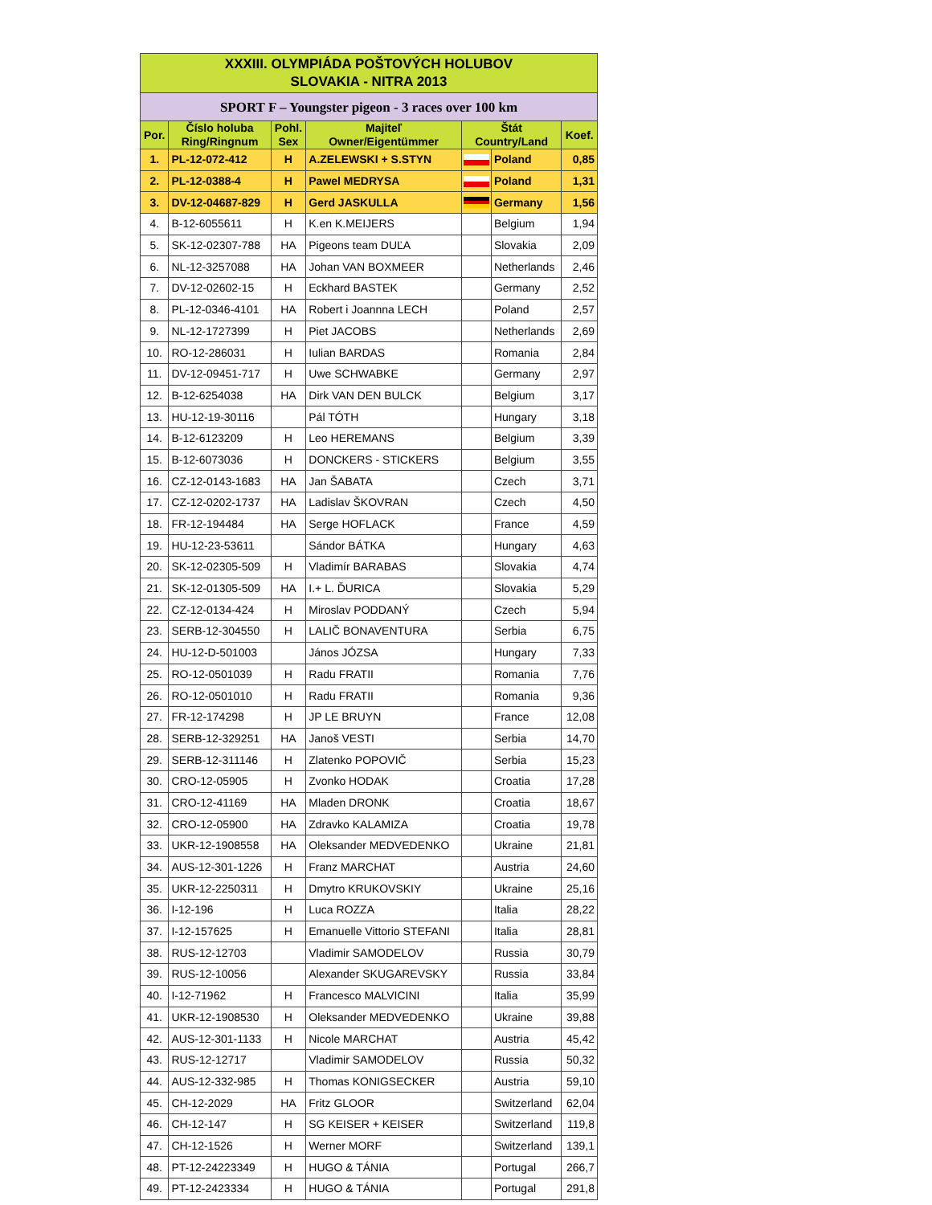| XXXIII. OLYMPIÁDA POŠTOVÝCH HOLUBOV SLOVAKIA - NITRA 2013 | | | | | | |
| SPORT F – Youngster pigeon - 3 races over 100 km | | | | | | |
| Por. | Číslo holuba Ring/Ringnum | Pohl. Sex | Majiteľ Owner/Eigentümmer | Štát Country/Land | | Koef. |
| 1. | PL-12-072-412 | H | A.ZELEWSKI + S.STYN | | Poland | 0,85 |
| 2. | PL-12-0388-4 | H | Pawel MEDRYSA | | Poland | 1,31 |
| 3. | DV-12-04687-829 | H | Gerd JASKULLA | | Germany | 1,56 |
| 4. | B-12-6055611 | H | K.en K.MEIJERS | | Belgium | 1,94 |
| 5. | SK-12-02307-788 | HA | Pigeons team DUĽA | | Slovakia | 2,09 |
| 6. | NL-12-3257088 | HA | Johan VAN BOXMEER | | Netherlands | 2,46 |
| 7. | DV-12-02602-15 | H | Eckhard BASTEK | | Germany | 2,52 |
| 8. | PL-12-0346-4101 | HA | Robert i Joannna LECH | | Poland | 2,57 |
| 9. | NL-12-1727399 | H | Piet JACOBS | | Netherlands | 2,69 |
| 10. | RO-12-286031 | H | Iulian BARDAS | | Romania | 2,84 |
| 11. | DV-12-09451-717 | H | Uwe SCHWABKE | | Germany | 2,97 |
| 12. | B-12-6254038 | HA | Dirk VAN DEN BULCK | | Belgium | 3,17 |
| 13. | HU-12-19-30116 | | Pál TÓTH | | Hungary | 3,18 |
| 14. | B-12-6123209 | H | Leo HEREMANS | | Belgium | 3,39 |
| 15. | B-12-6073036 | H | DONCKERS - STICKERS | | Belgium | 3,55 |
| 16. | CZ-12-0143-1683 | HA | Jan ŠABATA | | Czech | 3,71 |
| 17. | CZ-12-0202-1737 | HA | Ladislav ŠKOVRAN | | Czech | 4,50 |
| 18. | FR-12-194484 | HA | Serge HOFLACK | | France | 4,59 |
| 19. | HU-12-23-53611 | | Sándor BÁTKA | | Hungary | 4,63 |
| 20. | SK-12-02305-509 | H | Vladimír BARABAS | | Slovakia | 4,74 |
| 21. | SK-12-01305-509 | HA | I.+ L. ĎURICA | | Slovakia | 5,29 |
| 22. | CZ-12-0134-424 | H | Miroslav PODDANÝ | | Czech | 5,94 |
| 23. | SERB-12-304550 | H | LALIČ BONAVENTURA | | Serbia | 6,75 |
| 24. | HU-12-D-501003 | | János JÓZSA | | Hungary | 7,33 |
| 25. | RO-12-0501039 | H | Radu FRATII | | Romania | 7,76 |
| 26. | RO-12-0501010 | H | Radu FRATII | | Romania | 9,36 |
| 27. | FR-12-174298 | H | JP LE BRUYN | | France | 12,08 |
| 28. | SERB-12-329251 | HA | Janoš VESTI | | Serbia | 14,70 |
| 29. | SERB-12-311146 | H | Zlatenko POPOVIČ | | Serbia | 15,23 |
| 30. | CRO-12-05905 | H | Zvonko HODAK | | Croatia | 17,28 |
| 31. | CRO-12-41169 | HA | Mladen DRONK | | Croatia | 18,67 |
| 32. | CRO-12-05900 | HA | Zdravko KALAMIZA | | Croatia | 19,78 |
| 33. | UKR-12-1908558 | HA | Oleksander MEDVEDENKO | | Ukraine | 21,81 |
| 34. | AUS-12-301-1226 | H | Franz MARCHAT | | Austria | 24,60 |
| 35. | UKR-12-2250311 | H | Dmytro KRUKOVSKIY | | Ukraine | 25,16 |
| 36. | I-12-196 | H | Luca ROZZA | | Italia | 28,22 |
| 37. | I-12-157625 | H | Emanuelle Vittorio STEFANI | | Italia | 28,81 |
| 38. | RUS-12-12703 | | Vladimir SAMODELOV | | Russia | 30,79 |
| 39. | RUS-12-10056 | | Alexander SKUGAREVSKY | | Russia | 33,84 |
| 40. | I-12-71962 | H | Francesco MALVICINI | | Italia | 35,99 |
| 41. | UKR-12-1908530 | H | Oleksander MEDVEDENKO | | Ukraine | 39,88 |
| 42. | AUS-12-301-1133 | H | Nicole MARCHAT | | Austria | 45,42 |
| 43. | RUS-12-12717 | | Vladimir SAMODELOV | | Russia | 50,32 |
| 44. | AUS-12-332-985 | H | Thomas KONIGSECKER | | Austria | 59,10 |
| 45. | CH-12-2029 | HA | Fritz GLOOR | | Switzerland | 62,04 |
| 46. | CH-12-147 | H | SG KEISER + KEISER | | Switzerland | 119,8 |
| 47. | CH-12-1526 | H | Werner MORF | | Switzerland | 139,1 |
| 48. | PT-12-24223349 | H | HUGO & TÁNIA | | Portugal | 266,7 |
| 49. | PT-12-2423334 | H | HUGO & TÁNIA | | Portugal | 291,8 |